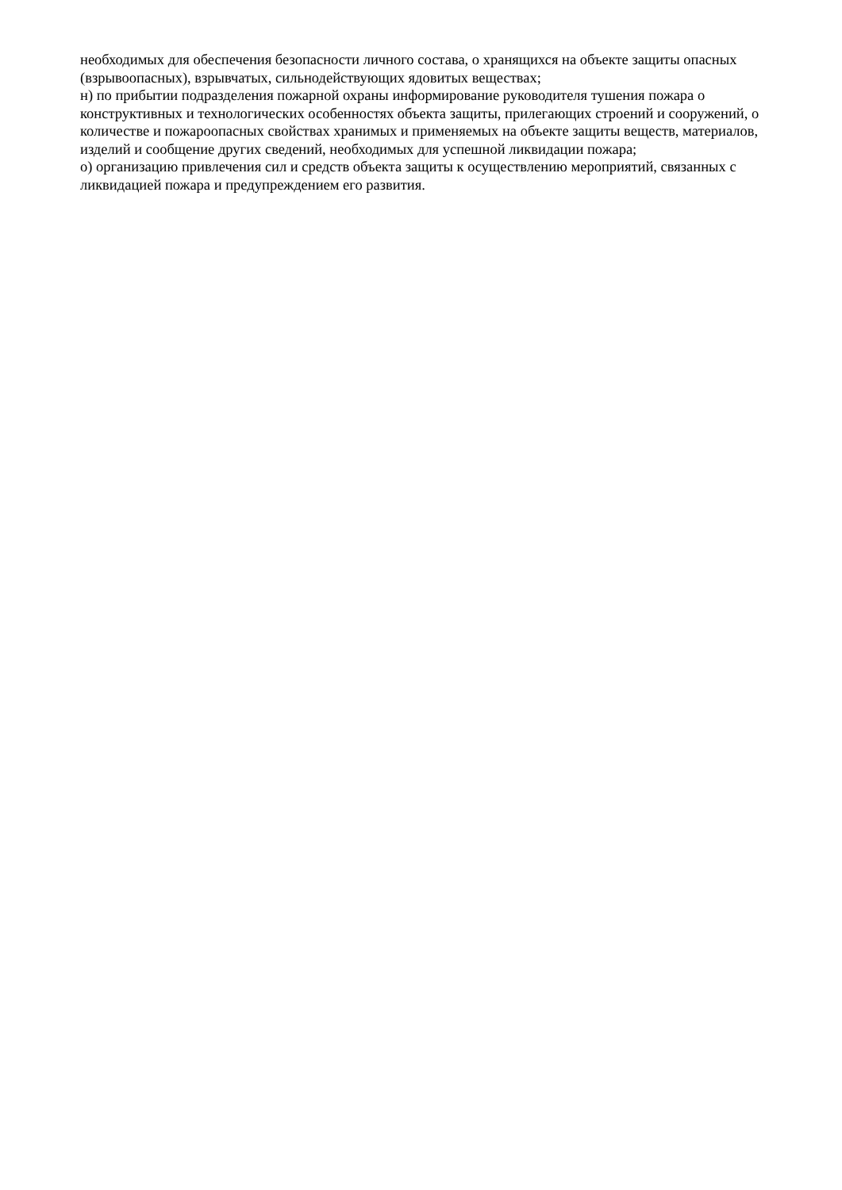необходимых для обеспечения безопасности личного состава, о хранящихся на объекте защиты опасных (взрывоопасных), взрывчатых, сильнодействующих ядовитых веществах;
н) по прибытии подразделения пожарной охраны информирование руководителя тушения пожара о конструктивных и технологических особенностях объекта защиты, прилегающих строений и сооружений, о количестве и пожароопасных свойствах хранимых и применяемых на объекте защиты веществ, материалов, изделий и сообщение других сведений, необходимых для успешной ликвидации пожара;
о) организацию привлечения сил и средств объекта защиты к осуществлению мероприятий, связанных с ликвидацией пожара и предупреждением его развития.